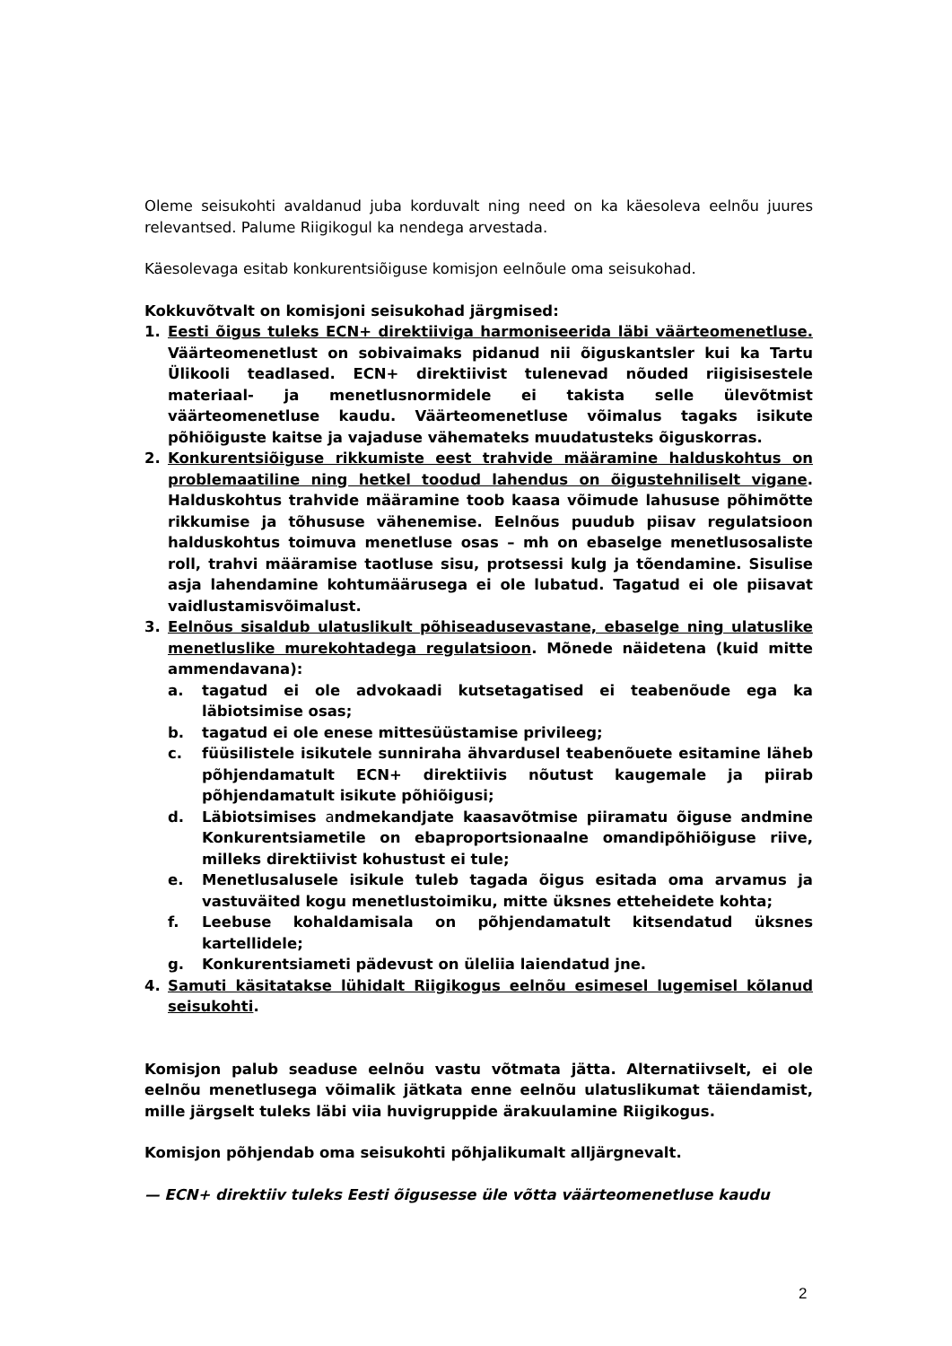Oleme seisukohti avaldanud juba korduvalt ning need on ka käesoleva eelnõu juures relevantsed. Palume Riigikogul ka nendega arvestada.
Käesolevaga esitab konkurentsiõiguse komisjon eelnõule oma seisukohad.
Kokkuvõtvalt on komisjoni seisukohad järgmised:
1. Eesti õigus tuleks ECN+ direktiiviga harmoniseerida läbi väärteomenetluse. Väärteomenetlust on sobivaimaks pidanud nii õiguskantsler kui ka Tartu Ülikooli teadlased. ECN+ direktiivist tulenevad nõuded riigisisestele materiaal- ja menetlusnormidele ei takista selle ülevõtmist väärteomenetluse kaudu. Väärteomenetluse võimalus tagaks isikute põhiõiguste kaitse ja vajaduse vähemateks muudatusteks õiguskorras.
2. Konkurentsiõiguse rikkumiste eest trahvide määramine halduskohtus on problemaatiline ning hetkel toodud lahendus on õigustehniliselt vigane. Halduskohtus trahvide määramine toob kaasa võimude lahususe põhimõtte rikkumise ja tõhususe vähenemise. Eelnõus puudub piisav regulatsioon halduskohtus toimuva menetluse osas – mh on ebaselge menetlusosaliste roll, trahvi määramise taotluse sisu, protsessi kulg ja tõendamine. Sisulise asja lahendamine kohtumäärusega ei ole lubatud. Tagatud ei ole piisavat vaidlustamisvõimalust.
3. Eelnõus sisaldub ulatuslikult põhiseadusevastane, ebaselge ning ulatuslike menetluslike murekohtadega regulatsioon. Mõnede näidetena (kuid mitte ammendavana):
a. tagatud ei ole advokaadi kutsetagatised ei teabenõude ega ka läbiotsimise osas;
b. tagatud ei ole enese mittesüüstamise privileeg;
c. füüsilistele isikutele sunniraha ähvardusel teabenõuete esitamine läheb põhjendamatult ECN+ direktiivis nõutust kaugemale ja piirab põhjendamatult isikute põhiõigusi;
d. Läbiotsimises andmekandjate kaasavõtmise piiramatu õiguse andmine Konkurentsiametile on ebaproportsionaalne omandipõhiõiguse riive, milleks direktiivist kohustust ei tule;
e. Menetlusalusele isikule tuleb tagada õigus esitada oma arvamus ja vastuväited kogu menetlustoimiku, mitte üksnes etteheidete kohta;
f. Leebuse kohaldamisala on põhjendamatult kitsendatud üksnes kartellidele;
g. Konkurentsiameti pädevust on üleliia laiendatud jne.
4. Samuti käsitatakse lühidalt Riigikogus eelnõu esimesel lugemisel kõlanud seisukohti.
Komisjon palub seaduse eelnõu vastu võtmata jätta. Alternatiivselt, ei ole eelnõu menetlusega võimalik jätkata enne eelnõu ulatuslikumat täiendamist, mille järgselt tuleks läbi viia huvigruppide ärakuulamine Riigikogus.
Komisjon põhjendab oma seisukohti põhjalikumalt alljärgnevalt.
— ECN+ direktiiv tuleks Eesti õigusesse üle võtta väärteomenetluse kaudu
2